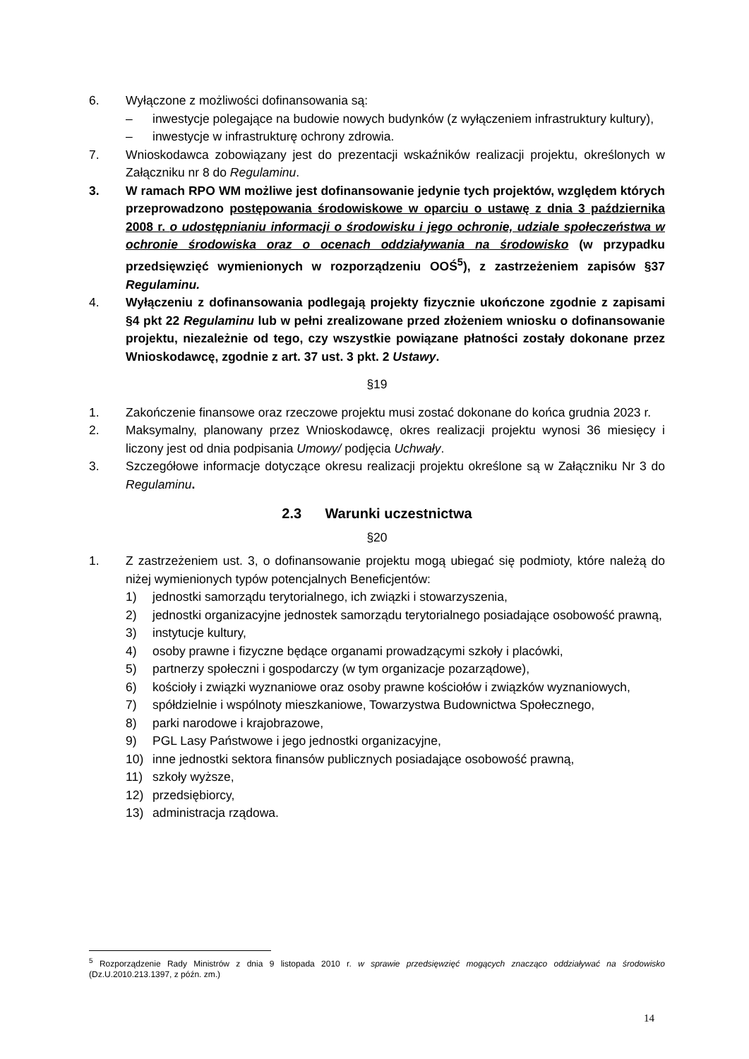6. Wyłączone z możliwości dofinansowania są:
– inwestycje polegające na budowie nowych budynków (z wyłączeniem infrastruktury kultury),
– inwestycje w infrastrukturę ochrony zdrowia.
7. Wnioskodawca zobowiązany jest do prezentacji wskaźników realizacji projektu, określonych w Załączniku nr 8 do Regulaminu.
3. W ramach RPO WM możliwe jest dofinansowanie jedynie tych projektów, względem których przeprowadzono postępowania środowiskowe w oparciu o ustawę z dnia 3 października 2008 r. o udostępnianiu informacji o środowisku i jego ochronie, udziale społeczeństwa w ochronie środowiska oraz o ocenach oddziaływania na środowisko (w przypadku przedsięwzięć wymienionych w rozporządzeniu OOŚ<sup>5</sup>), z zastrzeżeniem zapisów §37 Regulaminu.
4. Wyłączeniu z dofinansowania podlegają projekty fizycznie ukończone zgodnie z zapisami §4 pkt 22 Regulaminu lub w pełni zrealizowane przed złożeniem wniosku o dofinansowanie projektu, niezależnie od tego, czy wszystkie powiązane płatności zostały dokonane przez Wnioskodawcę, zgodnie z art. 37 ust. 3 pkt. 2 Ustawy.
§19
1. Zakończenie finansowe oraz rzeczowe projektu musi zostać dokonane do końca grudnia 2023 r.
2. Maksymalny, planowany przez Wnioskodawcę, okres realizacji projektu wynosi 36 miesięcy i liczony jest od dnia podpisania Umowy/ podjęcia Uchwały.
3. Szczegółowe informacje dotyczące okresu realizacji projektu określone są w Załączniku Nr 3 do Regulaminu.
2.3 Warunki uczestnictwa
§20
1. Z zastrzeżeniem ust. 3, o dofinansowanie projektu mogą ubiegać się podmioty, które należą do niżej wymienionych typów potencjalnych Beneficjentów:
1) jednostki samorządu terytorialnego, ich związki i stowarzyszenia,
2) jednostki organizacyjne jednostek samorządu terytorialnego posiadające osobowość prawną,
3) instytucje kultury,
4) osoby prawne i fizyczne będące organami prowadzącymi szkoły i placówki,
5) partnerzy społeczni i gospodarczy (w tym organizacje pozarządowe),
6) kościoły i związki wyznaniowe oraz osoby prawne kościołów i związków wyznaniowych,
7) spółdzielnie i wspólnoty mieszkaniowe, Towarzystwa Budownictwa Społecznego,
8) parki narodowe i krajobrazowe,
9) PGL Lasy Państwowe i jego jednostki organizacyjne,
10) inne jednostki sektora finansów publicznych posiadające osobowość prawną,
11) szkoły wyższe,
12) przedsiębiorcy,
13) administracja rządowa.
<sup>5</sup> Rozporządzenie Rady Ministrów z dnia 9 listopada 2010 r. w sprawie przedsięwzięć mogących znacząco oddziaływać na środowisko (Dz.U.2010.213.1397, z późn. zm.)
14